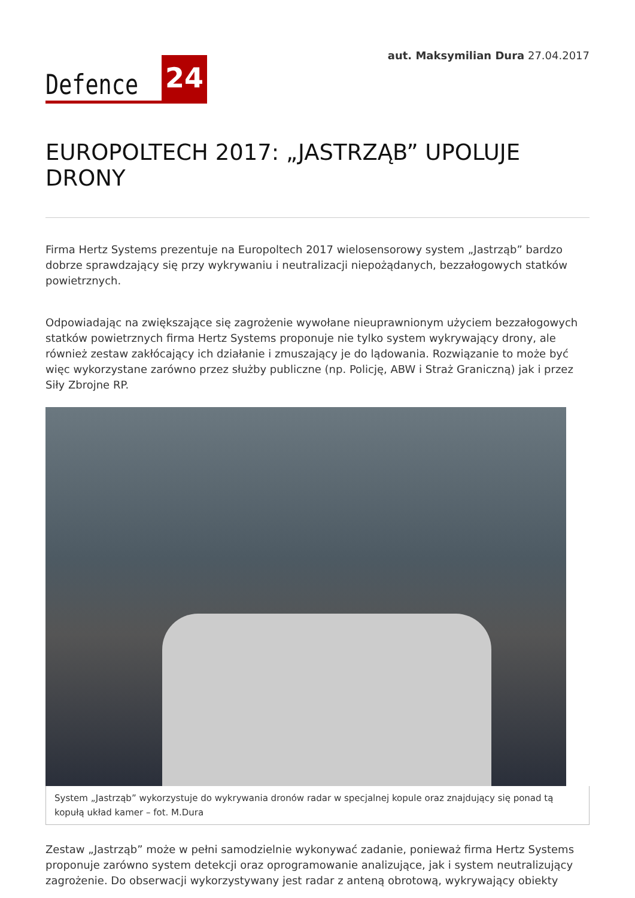Defence 24
aut. Maksymilian Dura 27.04.2017
EUROPOLTECH 2017: „JASTRZĄB” UPOLUJE DRONY
Firma Hertz Systems prezentuje na Europoltech 2017 wielosensorowy system „Jastrząb” bardzo dobrze sprawdzający się przy wykrywaniu i neutralizacji niepożądanych, bezzałogowych statków powietrznych.
Odpowiadając na zwiększające się zagrożenie wywołane nieuprawnionym użyciem bezzałogowych statków powietrznych firma Hertz Systems proponuje nie tylko system wykrywający drony, ale również zestaw zakłócający ich działanie i zmuszający je do lądowania. Rozwiązanie to może być więc wykorzystane zarówno przez służby publiczne (np. Policję, ABW i Straż Graniczną) jak i przez Siły Zbrojne RP.
System „Jastrząb” wykorzystuje do wykrywania dronów radar w specjalnej kopule oraz znajdujący się ponad tą kopułą układ kamer – fot. M.Dura
Zestaw „Jastrząb” może w pełni samodzielnie wykonywać zadanie, ponieważ firma Hertz Systems proponuje zarówno system detekcji oraz oprogramowanie analizujące, jak i system neutralizujący zagrożenie. Do obserwacji wykorzystywany jest radar z anteną obrotową, wykrywający obiekty